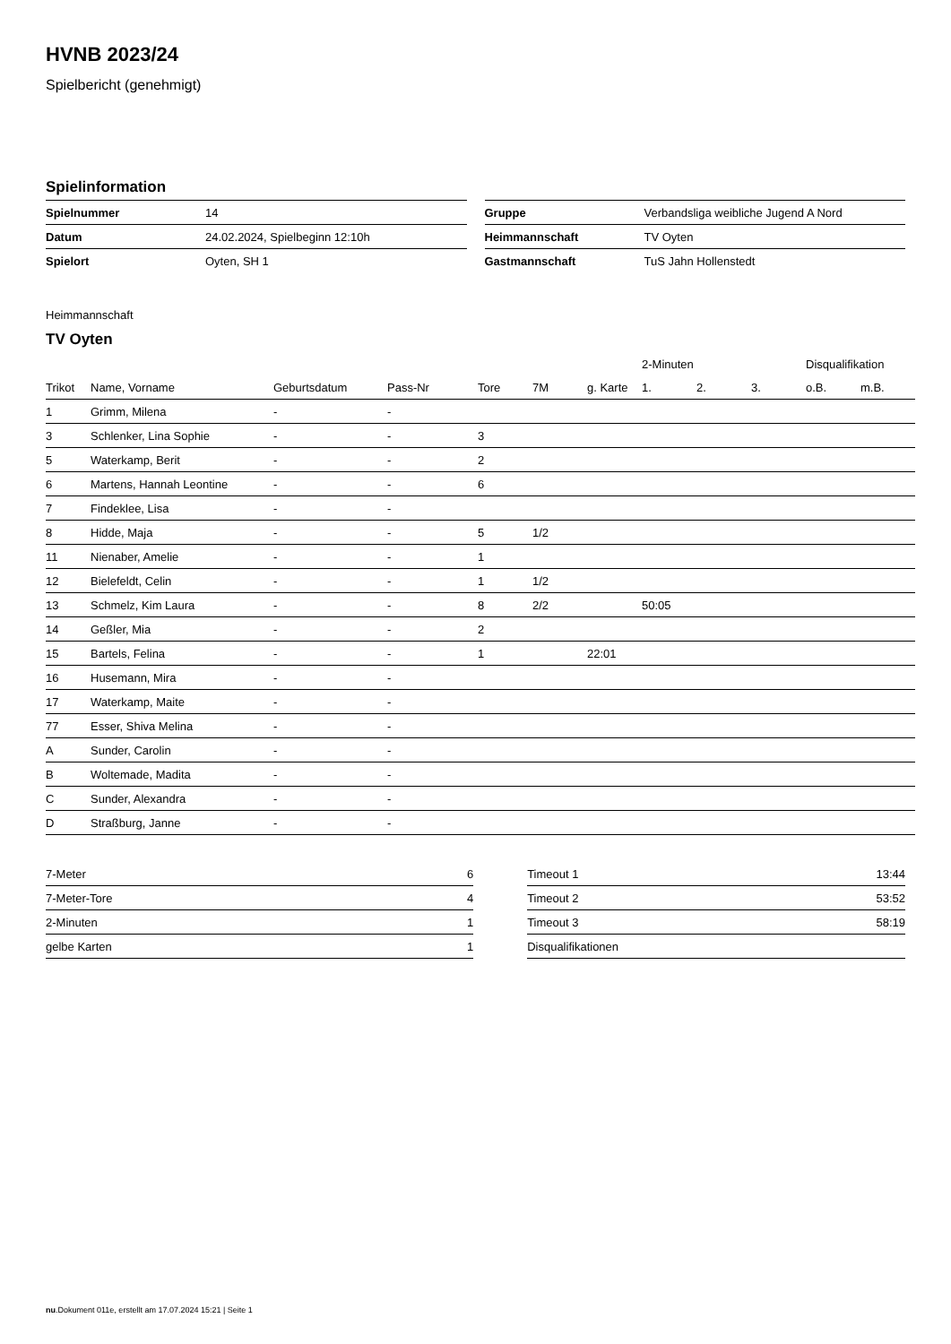HVNB 2023/24
Spielbericht (genehmigt)
Spielinformation
| Spielnummer | 14 |
| Datum | 24.02.2024, Spielbeginn 12:10h |
| Spielort | Oyten, SH 1 |
| Gruppe | Verbandsliga weibliche Jugend A Nord |
| Heimmannschaft | TV Oyten |
| Gastmannschaft | TuS Jahn Hollenstedt |
Heimmannschaft
TV Oyten
| | | | | | | | 2-Minuten | | | Disqualifikation | |
| --- | --- | --- | --- | --- | --- | --- | --- | --- | --- | --- | --- |
| Trikot | Name, Vorname | Geburtsdatum | Pass-Nr | Tore | 7M | g. Karte | 1. | 2. | 3. | o.B. | m.B. |
| 1 | Grimm, Milena | - | - | | | | | | | | |
| 3 | Schlenker, Lina Sophie | - | - | 3 | | | | | | | |
| 5 | Waterkamp, Berit | - | - | 2 | | | | | | | |
| 6 | Martens, Hannah Leontine | - | - | 6 | | | | | | | |
| 7 | Findeklee, Lisa | - | - | | | | | | | | |
| 8 | Hidde, Maja | - | - | 5 | 1/2 | | | | | | |
| 11 | Nienaber, Amelie | - | - | 1 | | | | | | | |
| 12 | Bielefeldt, Celin | - | - | 1 | 1/2 | | | | | | |
| 13 | Schmelz, Kim Laura | - | - | 8 | 2/2 | | 50:05 | | | | |
| 14 | Geßler, Mia | - | - | 2 | | | | | | | |
| 15 | Bartels, Felina | - | - | 1 | | 22:01 | | | | | |
| 16 | Husemann, Mira | - | - | | | | | | | | |
| 17 | Waterkamp, Maite | - | - | | | | | | | | |
| 77 | Esser, Shiva Melina | - | - | | | | | | | | |
| A | Sunder, Carolin | - | - | | | | | | | | |
| B | Woltemade, Madita | - | - | | | | | | | | |
| C | Sunder, Alexandra | - | - | | | | | | | | |
| D | Straßburg, Janne | - | - | | | | | | | | |
| 7-Meter | 6 |
| 7-Meter-Tore | 4 |
| 2-Minuten | 1 |
| gelbe Karten | 1 |
| Timeout 1 | 13:44 |
| Timeout 2 | 53:52 |
| Timeout 3 | 58:19 |
| Disqualifikationen | |
nu.Dokument 011e, erstellt am 17.07.2024 15:21 | Seite 1